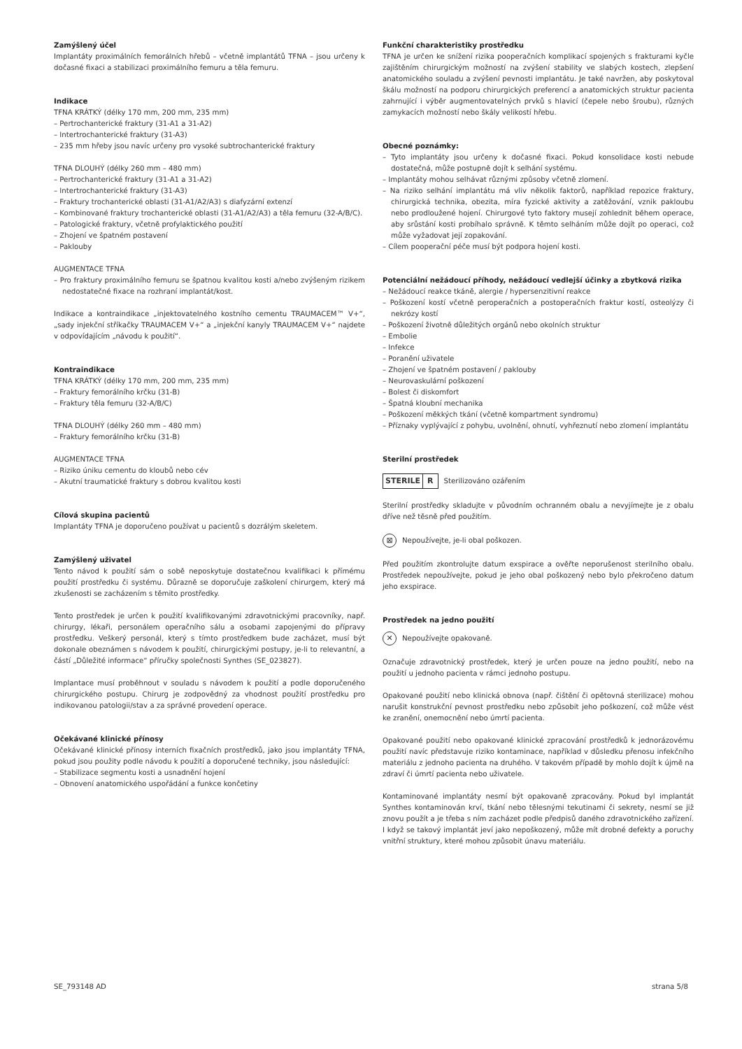Zamýšlený účel
Implantáty proximálních femorálních hřebů – včetně implantátů TFNA – jsou určeny k dočasné fixaci a stabilizaci proximálního femuru a těla femuru.
Indikace
TFNA KRÁTKÝ (délky 170 mm, 200 mm, 235 mm)
– Pertrochanterické fraktury (31-A1 a 31-A2)
– Intertrochanterické fraktury (31-A3)
– 235 mm hřeby jsou navíc určeny pro vysoké subtrochanterické fraktury
TFNA DLOUHÝ (délky 260 mm – 480 mm)
– Pertrochanterické fraktury (31-A1 a 31-A2)
– Intertrochanterické fraktury (31-A3)
– Fraktury trochanterické oblasti (31-A1/A2/A3) s diafyzární extenzí
– Kombinované fraktury trochanterické oblasti (31-A1/A2/A3) a těla femuru (32-A/B/C).
– Patologické fraktury, včetně profylaktického použití
– Zhojení ve špatném postavení
– Paklouby
AUGMENTACE TFNA
– Pro fraktury proximálního femuru se špatnou kvalitou kosti a/nebo zvýšeným rizikem nedostatečné fixace na rozhraní implantát/kost.
Indikace a kontraindikace „injektovatelného kostního cementu TRAUMACEM™ V+“, „sady injekční stříkačky TRAUMACEM V+“ a „injekční kanyly TRAUMACEM V+“ najdete v odpovídajícím „návodu k použití“.
Kontraindikace
TFNA KRÁTKÝ (délky 170 mm, 200 mm, 235 mm)
– Fraktury femorálního krčku (31-B)
– Fraktury těla femuru (32-A/B/C)
TFNA DLOUHÝ (délky 260 mm – 480 mm)
– Fraktury femorálního krčku (31-B)
AUGMENTACE TFNA
– Riziko úniku cementu do kloubů nebo cév
– Akutní traumatické fraktury s dobrou kvalitou kosti
Cílová skupina pacientů
Implantáty TFNA je doporučeno používat u pacientů s dozrálým skeletem.
Zamýšlený uživatel
Tento návod k použití sám o sobě neposkytuje dostatečnou kvalifikaci k přímému použití prostředku či systému. Důrazně se doporučuje zaškolení chirurgem, který má zkušenosti se zacházením s těmito prostředky.
Tento prostředek je určen k použití kvalifikovanými zdravotnickými pracovníky, např. chirurgy, lékaři, personálem operačního sálu a osobami zapojenými do přípravy prostředku. Veškerý personál, který s tímto prostředkem bude zacházet, musí být dokonale obeznámen s návodem k použití, chirurgickými postupy, je-li to relevantní, a částí „Důležité informace“ příručky společnosti Synthes (SE_023827).
Implantace musí proběhnout v souladu s návodem k použití a podle doporučeného chirurgického postupu. Chirurg je zodpovědný za vhodnost použití prostředku pro indikovanou patologii/stav a za správné provedení operace.
Očekávané klinické přínosy
Očekávané klinické přínosy interních fixačních prostředků, jako jsou implantáty TFNA, pokud jsou použity podle návodu k použití a doporučené techniky, jsou následující:
– Stabilizace segmentu kosti a usnadnění hojení
– Obnovení anatomického uspořádání a funkce končetiny
Funkční charakteristiky prostředku
TFNA je určen ke snížení rizika pooperačních komplikací spojených s frakturami kyčle zajištěním chirurgickým možností na zvýšení stability ve slabých kostech, zlepšení anatomického souladu a zvýšení pevnosti implantátu. Je také navržen, aby poskytoval škálu možností na podporu chirurgických preferencí a anatomických struktur pacienta zahrnující i výběr augmentovatelných prvků s hlavicí (čepele nebo šroubu), různých zamykacích možností nebo škály velikostí hřebu.
Obecné poznámky:
– Tyto implantáty jsou určeny k dočasné fixaci. Pokud konsolidace kosti nebude dostatečná, může postupně dojít k selhání systému.
– Implantáty mohou selhávat různými způsoby včetně zlomení.
– Na riziko selhání implantátu má vliv několik faktorů, například repozice fraktury, chirurgická technika, obezita, míra fyzické aktivity a zatěžování, vznik pakloubu nebo prodloužené hojení. Chirurgové tyto faktory musejí zohlednit během operace, aby srůstání kosti probíhalo správně. K těmto selháním může dojít po operaci, což může vyžadovat její zopakování.
– Cílem pooperační péče musí být podpora hojení kosti.
Potenciální nežádoucí příhody, nežádoucí vedlejší účinky a zbytková rizika
– Nežádoucí reakce tkáně, alergie / hypersenzitivní reakce
– Poškození kostí včetně peroperačních a postoperačních fraktur kostí, osteolýzy či nekrózy kostí
– Poškození životně důležitých orgánů nebo okolních struktur
– Embolie
– Infekce
– Poranění uživatele
– Zhojení ve špatném postavení / paklouby
– Neurovaskulární poškození
– Bolest či diskomfort
– Špatná kloubní mechanika
– Poškození měkkých tkání (včetně kompartment syndromu)
– Příznaky vyplývající z pohybu, uvolnění, ohnutí, vyhřeznutí nebo zlomení implantátu
Sterilní prostředek
STERILE R Sterilizováno ozářením
Sterilní prostředky skladujte v původním ochranném obalu a nevyjímejte je z obalu dříve než těsně před použitím.
⊠
Nepoužívejte, je-li obal poškozen.
Před použitím zkontrolujte datum exspirace a ověřte neporušenost sterilního obalu. Prostředek nepoužívejte, pokud je jeho obal poškozený nebo bylo překročeno datum jeho exspirace.
Prostředek na jedno použití
✕
Nepoužívejte opakovaně.
Označuje zdravotnický prostředek, který je určen pouze na jedno použití, nebo na použití u jednoho pacienta v rámci jednoho postupu.
Opakované použití nebo klinická obnova (např. čištění či opětovná sterilizace) mohou narušit konstrukční pevnost prostředku nebo způsobit jeho poškození, což může vést ke zranění, onemocnění nebo úmrtí pacienta.
Opakované použití nebo opakované klinické zpracování prostředků k jednorázovému použití navíc představuje riziko kontaminace, například v důsledku přenosu infekčního materiálu z jednoho pacienta na druhého. V takovém případě by mohlo dojít k újmě na zdraví či úmrtí pacienta nebo uživatele.
Kontaminované implantáty nesmí být opakovaně zpracovány. Pokud byl implantát Synthes kontaminován krví, tkání nebo tělesnými tekutinami či sekrety, nesmí se již znovu použít a je třeba s ním zacházet podle předpisů daného zdravotnického zařízení. I když se takový implantát jeví jako nepoškozený, může mít drobné defekty a poruchy vnitřní struktury, které mohou způsobit únavu materiálu.
SE_793148 AD strana 5/8